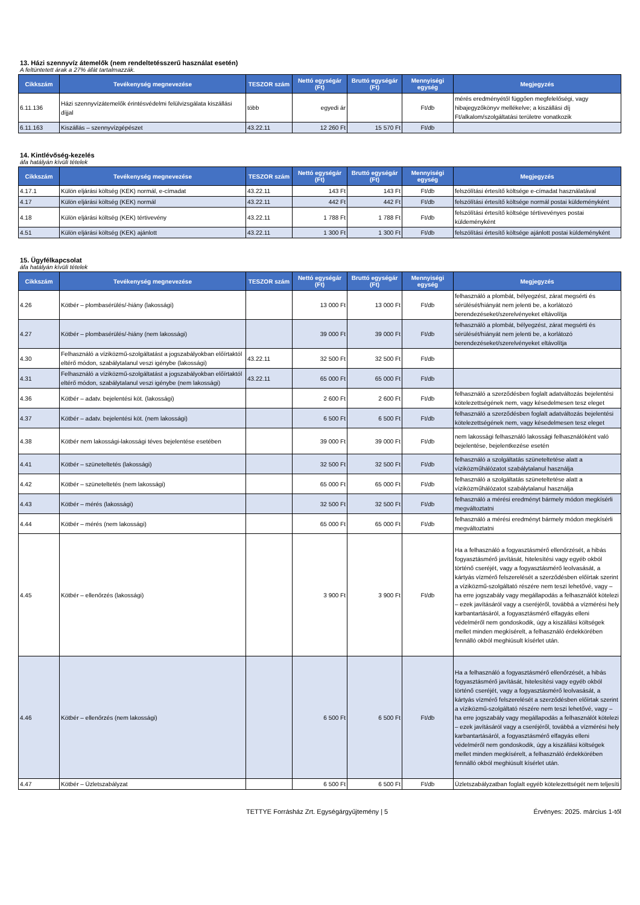13. Házi szennyvíz átemelők (nem rendeltetésszerű használat esetén)
A feltüntetett árak a 27% áfát tartalmazzák.
| Cikkszám | Tevékenység megnevezése | TESZOR szám | Nettó egységár (Ft) | Bruttó egységár (Ft) | Mennyiségi egység | Megjegyzés |
| --- | --- | --- | --- | --- | --- | --- |
| 6.11.136 | Házi szennyvízátemelők érintésvédelmi felülvizsgálata kiszállási díjjal | több | egyedi ár | | Ft/db | mérés eredményétől függően megfelelőségi, vagy hibajegyzőkönyv mellékelve; a kiszállási díj Ft/alkalom/szolgáltatási területre vonatkozik |
| 6.11.163 | Kiszállás – szennyvízgépészet | 43.22.11 | 12 260 Ft | 15 570 Ft | Ft/db | |
14. Kintlévőség-kezelés
áfa hatályán kívüli tételek
| Cikkszám | Tevékenység megnevezése | TESZOR szám | Nettó egységár (Ft) | Bruttó egységár (Ft) | Mennyiségi egység | Megjegyzés |
| --- | --- | --- | --- | --- | --- | --- |
| 4.17.1 | Külön eljárási költség (KEK) normál, e-címadat | 43.22.11 | 143 Ft | 143 Ft | Ft/db | felszólítási értesítő költsége e-címadat használatával |
| 4.17 | Külön eljárási költség (KEK) normál | 43.22.11 | 442 Ft | 442 Ft | Ft/db | felszólítási értesítő költsége normál postai küldeményként |
| 4.18 | Külön eljárási költség (KEK) tértivevény | 43.22.11 | 1 788 Ft | 1 788 Ft | Ft/db | felszólítási értesítő költsége tértivevényes postai küldeményként |
| 4.51 | Külön eljárási költség (KEK) ajánlott | 43.22.11 | 1 300 Ft | 1 300 Ft | Ft/db | felszólítási értesítő költsége ajánlott postai küldeményként |
15. Ügyfélkapcsolat
áfa hatályán kívüli tételek
| Cikkszám | Tevékenység megnevezése | TESZOR szám | Nettó egységár (Ft) | Bruttó egységár (Ft) | Mennyiségi egység | Megjegyzés |
| --- | --- | --- | --- | --- | --- | --- |
| 4.26 | Kötbér – plombasérülés/-hiány (lakossági) | | 13 000 Ft | 13 000 Ft | Ft/db | felhasználó a plombát, bélyegzést, zárat megsérti és sérülését/hiányát nem jelenti be, a korlátozó berendezéseket/szerelvényeket eltávolítja |
| 4.27 | Kötbér – plombasérülés/-hiány (nem lakossági) | | 39 000 Ft | 39 000 Ft | Ft/db | felhasználó a plombát, bélyegzést, zárat megsérti és sérülését/hiányát nem jelenti be, a korlátozó berendezéseket/szerelvényeket eltávolítja |
| 4.30 | Felhasználó a víziközmű-szolgáltatást a jogszabályokban előírtaktól eltérő módon, szabálytalanul veszi igénybe (lakossági) | 43.22.11 | 32 500 Ft | 32 500 Ft | Ft/db | |
| 4.31 | Felhasználó a víziközmű-szolgáltatást a jogszabályokban előírtaktól eltérő módon, szabálytalanul veszi igénybe (nem lakossági) | 43.22.11 | 65 000 Ft | 65 000 Ft | Ft/db | |
| 4.36 | Kötbér – adatv. bejelentési köt. (lakossági) | | 2 600 Ft | 2 600 Ft | Ft/db | felhasználó a szerződésben foglalt adatváltozás bejelentési kötelezettségének nem, vagy késedelmesen tesz eleget |
| 4.37 | Kötbér – adatv. bejelentési köt. (nem lakossági) | | 6 500 Ft | 6 500 Ft | Ft/db | felhasználó a szerződésben foglalt adatváltozás bejelentési kötelezettségének nem, vagy késedelmesen tesz eleget |
| 4.38 | Kötbér nem lakossági-lakossági téves bejelentése esetében | | 39 000 Ft | 39 000 Ft | Ft/db | nem lakossági felhasználó lakossági felhasználóként való bejelentése, bejelentkezése esetén |
| 4.41 | Kötbér – szüneteltetés (lakossági) | | 32 500 Ft | 32 500 Ft | Ft/db | felhasználó a szolgáltatás szüneteltetése alatt a víziközműhálózatot szabálytalanul használja |
| 4.42 | Kötbér – szüneteltetés (nem lakossági) | | 65 000 Ft | 65 000 Ft | Ft/db | felhasználó a szolgáltatás szüneteltetése alatt a víziközműhálózatot szabálytalanul használja |
| 4.43 | Kötbér – mérés (lakossági) | | 32 500 Ft | 32 500 Ft | Ft/db | felhasználó a mérési eredményt bármely módon megkísérli megváltoztatni |
| 4.44 | Kötbér – mérés (nem lakossági) | | 65 000 Ft | 65 000 Ft | Ft/db | felhasználó a mérési eredményt bármely módon megkísérli megváltoztatni |
| 4.45 | Kötbér – ellenőrzés (lakossági) | | 3 900 Ft | 3 900 Ft | Ft/db | Ha a felhasználó a fogyasztásmérő ellenőrzését, a hibás fogyasztásmérő javítását, hitelesítési vagy egyéb okból történő cseréjét, vagy a fogyasztásmérő leolvasását, a kártyás vízmérő felszerelését a szerződésben előírtak szerint a víziközmű-szolgáltató részére nem teszi lehetővé, vagy – ha erre jogszabály vagy megállapodás a felhasználót kötelezi – ezek javításáról vagy a cseréjéről, továbbá a vízmérési hely karbantartásáról, a fogyasztásmérő elfagyás elleni védelméről nem gondoskodik, úgy a kiszállási költségek mellet minden megkísérelt, a felhasználó érdekkörében fennálló okból meghiúsult kísérlet után. |
| 4.46 | Kötbér – ellenőrzés (nem lakossági) | | 6 500 Ft | 6 500 Ft | Ft/db | Ha a felhasználó a fogyasztásmérő ellenőrzését, a hibás fogyasztásmérő javítását, hitelesítési vagy egyéb okból történő cseréjét, vagy a fogyasztásmérő leolvasását, a kártyás vízmérő felszerelését a szerződésben előírtak szerint a víziközmű-szolgáltató részére nem teszi lehetővé, vagy – ha erre jogszabály vagy megállapodás a felhasználót kötelezi – ezek javításáról vagy a cseréjéről, továbbá a vízmérési hely karbantartásáról, a fogyasztásmérő elfagyás elleni védelméről nem gondoskodik, úgy a kiszállási költségek mellet minden megkísérelt, a felhasználó érdekkörében fennálló okból meghiúsult kísérlet után. |
| 4.47 | Kötbér – Üzletszabályzat | | 6 500 Ft | 6 500 Ft | Ft/db | Üzletszabályzatban foglalt egyéb kötelezettségét nem teljesíti |
TETTYE Forrásház Zrt. Egységárgyűjtemény | 5 Érvényes: 2025. március 1-től